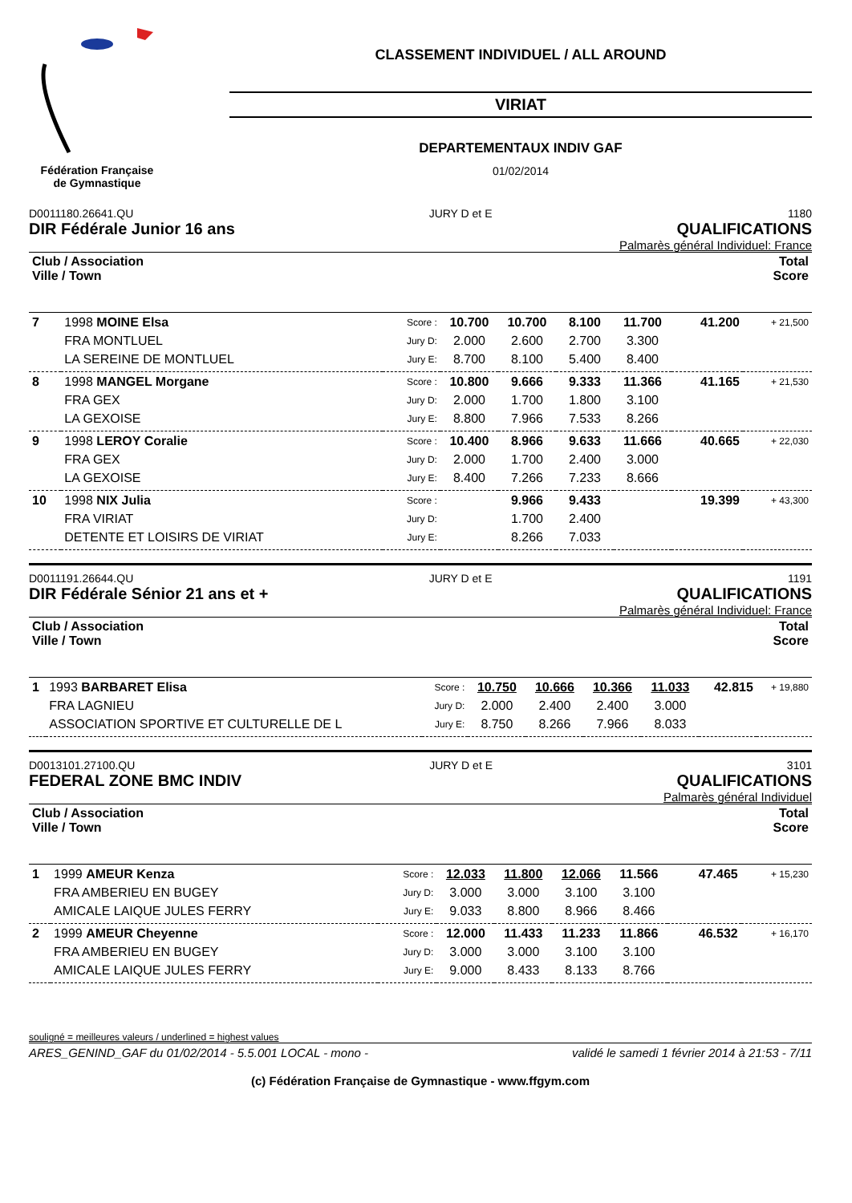Fédération Française
de Gymnastique
CLASSEMENT INDIVIDUEL / ALL AROUND
VIRIAT
DEPARTEMENTAUX INDIV GAF
01/02/2014
D0011180.26641.QU JURY D et E 1180
DIR Fédérale Junior 16 ans QUALIFICATIONS
Palmarès général Individuel: France
| Club / Association Ville / Town | | | | | | | Total Score | |
| 7 | 1998 MOINE Elsa | Score : | 10.700 | 10.700 | 8.100 | 11.700 | 41.200 | + 21,500 |
| | FRA MONTLUEL | Jury D: | 2.000 | 2.600 | 2.700 | 3.300 | | |
| | LA SEREINE DE MONTLUEL | Jury E: | 8.700 | 8.100 | 5.400 | 8.400 | | |
| 8 | 1998 MANGEL Morgane | Score : | 10.800 | 9.666 | 9.333 | 11.366 | 41.165 | + 21,530 |
| | FRA GEX | Jury D: | 2.000 | 1.700 | 1.800 | 3.100 | | |
| | LA GEXOISE | Jury E: | 8.800 | 7.966 | 7.533 | 8.266 | | |
| 9 | 1998 LEROY Coralie | Score : | 10.400 | 8.966 | 9.633 | 11.666 | 40.665 | + 22,030 |
| | FRA GEX | Jury D: | 2.000 | 1.700 | 2.400 | 3.000 | | |
| | LA GEXOISE | Jury E: | 8.400 | 7.266 | 7.233 | 8.666 | | |
| 10 | 1998 NIX Julia | Score : | | 9.966 | 9.433 | | 19.399 | + 43,300 |
| | FRA VIRIAT | Jury D: | | 1.700 | 2.400 | | | |
| | DETENTE ET LOISIRS DE VIRIAT | Jury E: | | 8.266 | 7.033 | | | |
D0011191.26644.QU JURY D et E 1191
DIR Fédérale Sénior 21 ans et + QUALIFICATIONS
Palmarès général Individuel: France
| Club / Association Ville / Town | | | | | | | Total Score | |
| 1 | 1993 BARBARET Elisa | Score : | 10.750 | 10.666 | 10.366 | 11.033 | 42.815 | + 19,880 |
| | FRA LAGNIEU | Jury D: | 2.000 | 2.400 | 2.400 | 3.000 | | |
| | ASSOCIATION SPORTIVE ET CULTURELLE DE L | Jury E: | 8.750 | 8.266 | 7.966 | 8.033 | | |
D0013101.27100.QU JURY D et E 3101
FEDERAL ZONE BMC INDIV QUALIFICATIONS
Palmarès général Individuel
| Club / Association Ville / Town | | | | | | | Total Score | |
| 1 | 1999 AMEUR Kenza | Score : | 12.033 | 11.800 | 12.066 | 11.566 | 47.465 | + 15,230 |
| | FRA AMBERIEU EN BUGEY | Jury D: | 3.000 | 3.000 | 3.100 | 3.100 | | |
| | AMICALE LAIQUE JULES FERRY | Jury E: | 9.033 | 8.800 | 8.966 | 8.466 | | |
| 2 | 1999 AMEUR Cheyenne | Score : | 12.000 | 11.433 | 11.233 | 11.866 | 46.532 | + 16,170 |
| | FRA AMBERIEU EN BUGEY | Jury D: | 3.000 | 3.000 | 3.100 | 3.100 | | |
| | AMICALE LAIQUE JULES FERRY | Jury E: | 9.000 | 8.433 | 8.133 | 8.766 | | |
souligné = meilleures valeurs / underlined = highest values
ARES_GENIND_GAF du 01/02/2014 - 5.5.001 LOCAL - mono - validé le samedi 1 février 2014 à 21:53 - 7/11
(c) Fédération Française de Gymnastique - www.ffgym.com